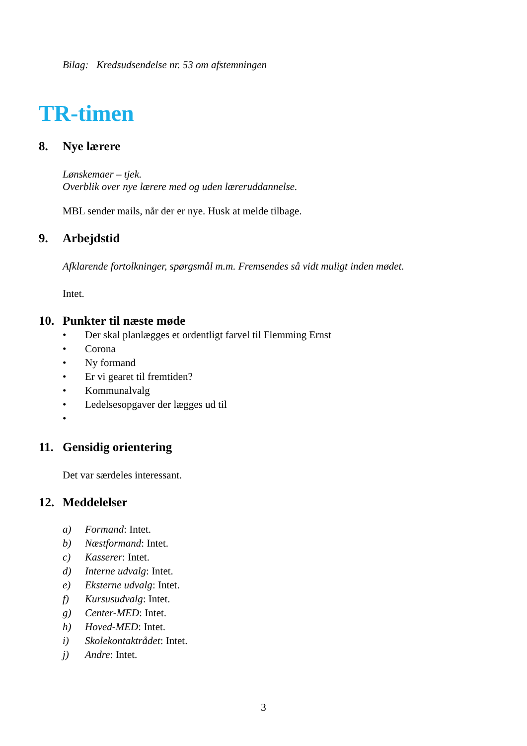Bilag: Kredsudsendelse nr. 53 om afstemningen
TR-timen
8. Nye lærere
Lønskemaer – tjek.
Overblik over nye lærere med og uden læreruddannelse.
MBL sender mails, når der er nye. Husk at melde tilbage.
9. Arbejdstid
Afklarende fortolkninger, spørgsmål m.m. Fremsendes så vidt muligt inden mødet.
Intet.
10. Punkter til næste møde
• Der skal planlægges et ordentligt farvel til Flemming Ernst
• Corona
• Ny formand
• Er vi gearet til fremtiden?
• Kommunalvalg
• Ledelsesopgaver der lægges ud til
•
11. Gensidig orientering
Det var særdeles interessant.
12. Meddelelser
a) Formand: Intet.
b) Næstformand: Intet.
c) Kasserer: Intet.
d) Interne udvalg: Intet.
e) Eksterne udvalg: Intet.
f) Kursusudvalg: Intet.
g) Center-MED: Intet.
h) Hoved-MED: Intet.
i) Skolekontaktrådet: Intet.
j) Andre: Intet.
3